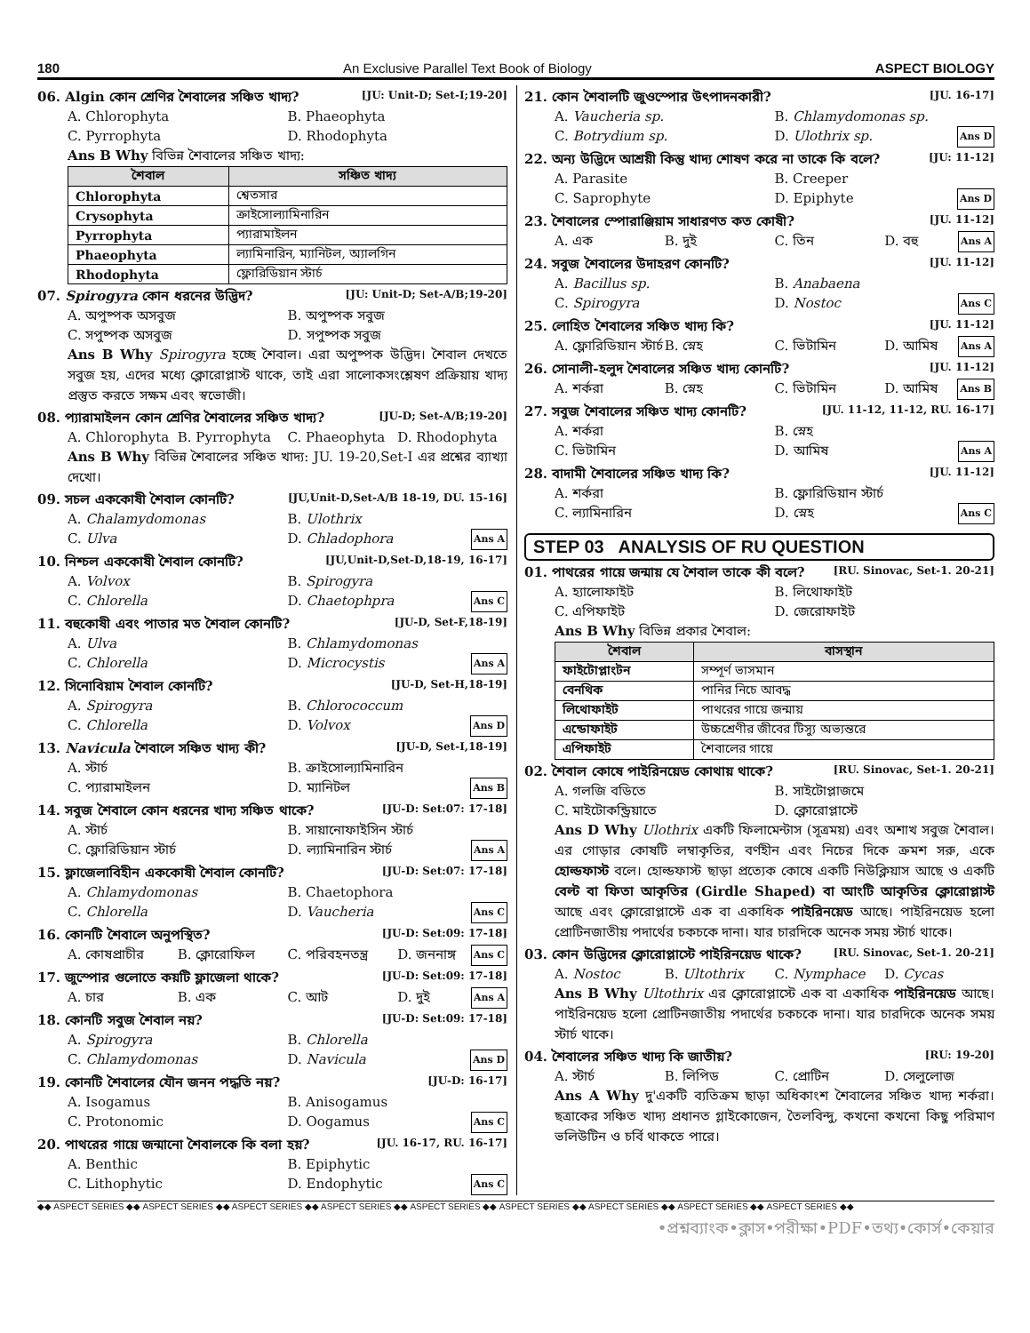180 An Exclusive Parallel Text Book of Biology ASPECT BIOLOGY
06. Algin কোন শ্রেণির শৈবালের সঞ্চিত খাদ্য? [JU: Unit-D; Set-I;19-20]
A. Chlorophyta B. Phaeophyta C. Pyrrophyta D. Rhodophyta
Ans B Why বিভিন্ন শৈবালের সঞ্চিত খাদ্য:
| শৈবাল | সঞ্চিত খাদ্য |
| --- | --- |
| Chlorophyta | শ্বেতসার |
| Crysophyta | ক্রাইসোল্যামিনারিন |
| Pyrrophyta | প্যারামাইলন |
| Phaeophyta | ল্যামিনারিন, ম্যানিটল, অ্যালগিন |
| Rhodophyta | ফ্লোরিডিয়ান স্টার্চ |
07. Spirogyra কোন ধরনের উদ্ভিদ? [JU: Unit-D; Set-A/B;19-20]
A. অপুষ্পক অসবুজ B. অপুষ্পক সবুজ C. সপুষ্পক অসবুজ D. সপুষ্পক সবুজ
Ans B Why Spirogyra হচ্ছে শৈবাল। এরা অপুষ্পক উদ্ভিদ। শৈবাল দেখতে সবুজ হয়, এদের মধ্যে ক্লোরোপ্লাস্ট থাকে, তাই এরা সালোকসংশ্লেষণ প্রক্রিয়ায় খাদ্য প্রস্তুত করতে সক্ষম এবং স্বভোজী।
08. প্যারামাইলন কোন শ্রেণির শৈবালের সঞ্চিত খাদ্য? [JU-D; Set-A/B;19-20]
A. Chlorophyta B. Pyrrophyta C. Phaeophyta D. Rhodophyta
Ans B Why বিভিন্ন শৈবালের সঞ্চিত খাদ্য: JU. 19-20,Set-I এর প্রশ্নের ব্যাখ্যা দেখো।
09. সচল এককোষী শৈবাল কোনটি? [JU,Unit-D,Set-A/B 18-19, DU. 15-16]
A. Chalamydomonas B. Ulothrix C. Ulva D. Chladophora Ans A
10. নিশ্চল এককোষী শৈবাল কোনটি? [JU,Unit-D,Set-D,18-19, 16-17]
A. Volvox B. Spirogyra C. Chlorella D. Chaetophpra Ans C
11. বহুকোষী এবং পাতার মত শৈবাল কোনটি? [JU-D, Set-F,18-19]
A. Ulva B. Chlamydomonas C. Chlorella D. Microcystis Ans A
12. সিনোবিয়াম শৈবাল কোনটি? [JU-D, Set-H,18-19]
A. Spirogyra B. Chlorococcum C. Chlorella D. Volvox Ans D
13. Navicula শৈবালে সঞ্চিত খাদ্য কী? [JU-D, Set-I,18-19]
A. স্টার্চ B. ক্রাইসোল্যামিনারিন C. প্যারামাইলন D. ম্যানিটল Ans B
14. সবুজ শৈবালে কোন ধরনের খাদ্য সঞ্চিত থাকে? [JU-D: Set:07: 17-18]
A. স্টার্চ B. সায়ানোফাইসিন স্টার্চ C. ফ্লোরিডিয়ান স্টার্চ D. ল্যামিনারিন স্টার্চ Ans A
15. ফ্লাজেলাবিহীন এককোষী শৈবাল কোনটি? [JU-D: Set:07: 17-18]
A. Chlamydomonas B. Chaetophora C. Chlorella D. Vaucheria Ans C
16. কোনটি শৈবালে অনুপস্থিত? [JU-D: Set:09: 17-18]
A. কোষপ্রাচীর B. ক্লোরোফিল C. পরিবহনতন্ত্র D. জননাঙ্গ Ans C
17. জুস্পোর গুলোতে কয়টি ফ্লাজেলা থাকে? [JU-D: Set:09: 17-18]
A. চার B. এক C. আট D. দুই Ans A
18. কোনটি সবুজ শৈবাল নয়? [JU-D: Set:09: 17-18]
A. Spirogyra B. Chlorella C. Chlamydomonas D. Navicula Ans D
19. কোনটি শৈবালের যৌন জনন পদ্ধতি নয়? [JU-D: 16-17]
A. Isogamus B. Anisogamus C. Protonomic D. Oogamus Ans C
20. পাথরের গায়ে জন্মানো শৈবালকে কি বলা হয়? [JU. 16-17, RU. 16-17]
A. Benthic B. Epiphytic C. Lithophytic D. Endophytic Ans C
21. কোন শৈবালটি জুওস্পোর উৎপাদনকারী? [JU. 16-17]
A. Vaucheria sp. B. Chlamydomonas sp. C. Botrydium sp. D. Ulothrix sp. Ans D
22. অন্য উদ্ভিদে আশ্রয়ী কিন্তু খাদ্য শোষণ করে না তাকে কি বলে? [JU: 11-12]
A. Parasite B. Creeper C. Saprophyte D. Epiphyte Ans D
23. শৈবালের স্পোরাঞ্জিয়াম সাধারণত কত কোষী? [JU. 11-12]
A. এক B. দুই C. তিন D. বহু Ans A
24. সবুজ শৈবালের উদাহরণ কোনটি? [JU. 11-12]
A. Bacillus sp. B. Anabaena C. Spirogyra D. Nostoc Ans C
25. লোহিত শৈবালের সঞ্চিত খাদ্য কি? [JU. 11-12]
A. ফ্লোরিডিয়ান স্টার্চ B. স্নেহ C. ভিটামিন D. আমিষ Ans A
26. সোনালী-হলুদ শৈবালের সঞ্চিত খাদ্য কোনটি? [JU. 11-12]
A. শর্করা B. স্নেহ C. ভিটামিন D. আমিষ Ans B
27. সবুজ শৈবালের সঞ্চিত খাদ্য কোনটি? [JU. 11-12, 11-12, RU. 16-17]
A. শর্করা B. স্নেহ C. ভিটামিন D. আমিষ Ans A
28. বাদামী শৈবালের সঞ্চিত খাদ্য কি? [JU. 11-12]
A. শর্করা B. ফ্লোরিডিয়ান স্টার্চ C. ল্যামিনারিন D. স্নেহ Ans C
STEP 03 ANALYSIS OF RU QUESTION
01. পাথরের গায়ে জন্মায় যে শৈবাল তাকে কী বলে? [RU. Sinovac, Set-1. 20-21]
A. হ্যালোফাইট B. লিথোফাইট C. এপিফাইট D. জেরোফাইট
Ans B Why বিভিন্ন প্রকার শৈবাল:
| শৈবাল | বাসস্থান |
| --- | --- |
| ফাইটোপ্লাংটন | সম্পূর্ণ ভাসমান |
| বেনথিক | পানির নিচে আবদ্ধ |
| লিথোফাইট | পাথরের গায়ে জন্মায় |
| এন্ডোফাইট | উচ্চশ্রেণীর জীবের টিস্যু অভ্যন্তরে |
| এপিফাইট | শৈবালের গায়ে |
02. শৈবাল কোষে পাইরিনয়েড কোথায় থাকে? [RU. Sinovac, Set-1. 20-21]
A. গলজি বডিতে B. সাইটোপ্লাজমে C. মাইটোকন্ড্রিয়াতে D. ক্লোরোপ্লাস্টে
Ans D Why Ulothrix একটি ফিলামেন্টাস (সূত্রময়) এবং অশাখ সবুজ শৈবাল। এর গোড়ার কোষটি লম্বাকৃতির, বর্ণহীন এবং নিচের দিকে ক্রমশ সরু, একে হোল্ডফাস্ট বলে। হোল্ডফাস্ট ছাড়া প্রত্যেক কোষে একটি নিউক্লিয়াস আছে ও একটি বেল্ট বা ফিতা আকৃতির (Girdle Shaped) বা আংটি আকৃতির ক্লোরোপ্লাস্ট আছে এবং ক্লোরোপ্লাস্টে এক বা একাধিক পাইরিনয়েড আছে। পাইরিনয়েড হলো প্রোটিনজাতীয় পদার্থের চকচকে দানা। যার চারদিকে অনেক সময় স্টার্চ থাকে।
03. কোন উদ্ভিদের ক্লোরোপ্লাস্টে পাইরিনয়েড থাকে? [RU. Sinovac, Set-1. 20-21]
A. Nostoc B. Ultothrix C. Nymphace D. Cycas
Ans B Why Ultothrix এর ক্লোরোপ্লাস্টে এক বা একাধিক পাইরিনয়েড আছে। পাইরিনয়েড হলো প্রোটিনজাতীয় পদার্থের চকচকে দানা। যার চারদিকে অনেক সময় স্টার্চ থাকে।
04. শৈবালের সঞ্চিত খাদ্য কি জাতীয়? [RU: 19-20]
A. স্টার্চ B. লিপিড C. প্রোটিন D. সেলুলোজ
Ans A Why দু'একটি ব্যতিক্রম ছাড়া অধিকাংশ শৈবালের সঞ্চিত খাদ্য শর্করা। ছত্রাকের সঞ্চিত খাদ্য প্রধানত গ্লাইকোজেন, তৈলবিন্দু, কখনো কখনো কিছু পরিমাণ ভলিউটিন ও চর্বি থাকতে পারে।
◆◆ ASPECT SERIES ◆◆ ASPECT SERIES ◆◆ ASPECT SERIES ◆◆ ASPECT SERIES ◆◆ ASPECT SERIES ◆◆ ASPECT SERIES ◆◆ ASPECT SERIES ◆◆ ASPECT SERIES ◆◆ ASPECT SERIES ◆◆
•প্রশ্নব্যাংক•ক্লাস•পরীক্ষা•PDF•তথ্য•কোর্স•কেয়ার